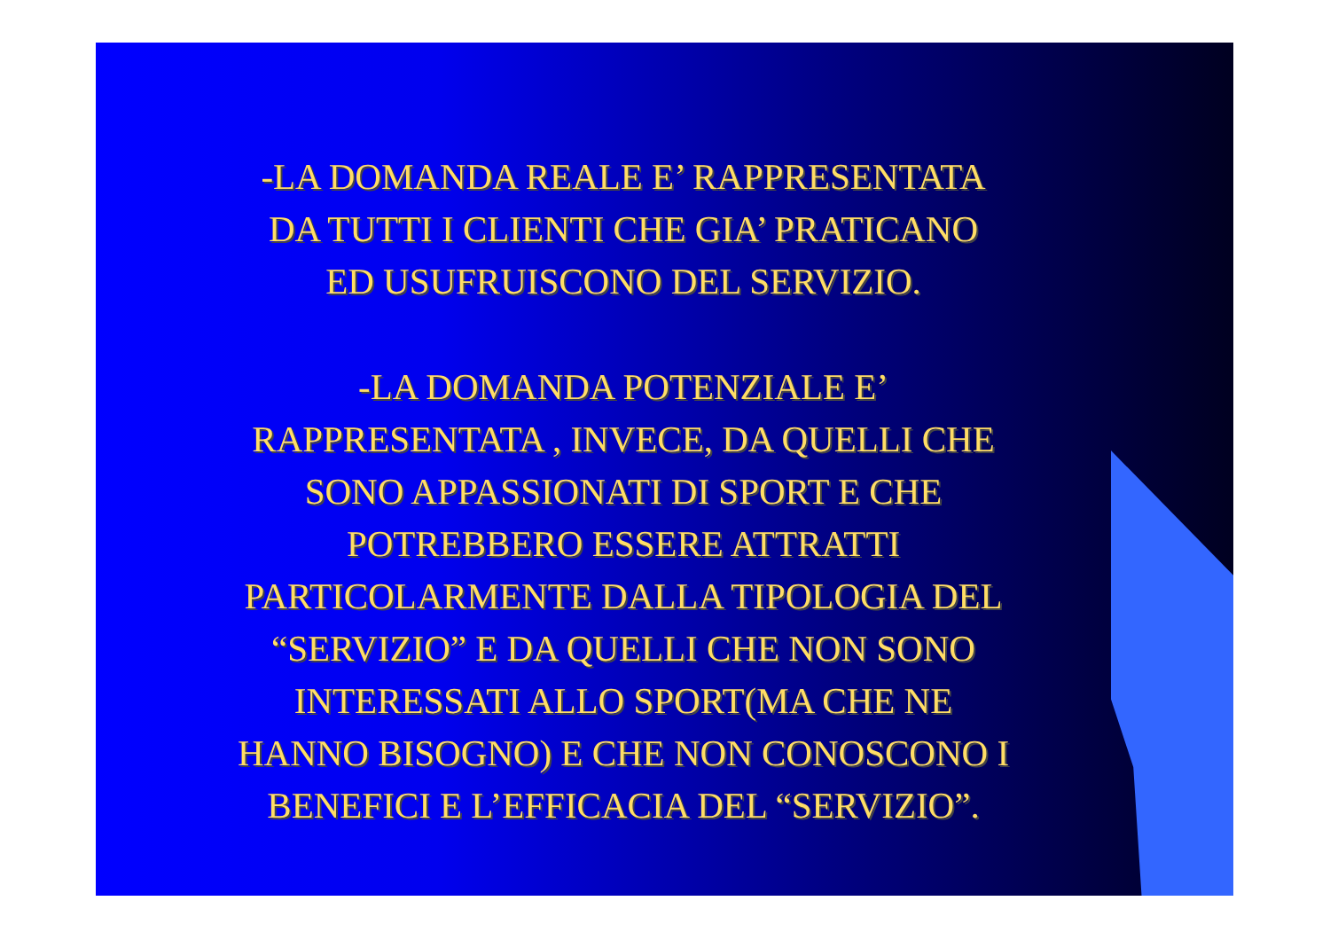-LA DOMANDA REALE E’ RAPPRESENTATA
DA TUTTI I CLIENTI CHE GIA’ PRATICANO
ED USUFRUISCONO DEL SERVIZIO.
-LA DOMANDA POTENZIALE E’
RAPPRESENTATA , INVECE, DA QUELLI CHE
SONO APPASSIONATI DI SPORT E CHE
POTREBBERO ESSERE ATTRATTI
PARTICOLARMENTE DALLA TIPOLOGIA DEL
“SERVIZIO” E DA QUELLI CHE NON SONO
INTERESSATI ALLO SPORT(MA CHE NE
HANNO BISOGNO) E CHE NON CONOSCONO I
BENEFICI E L’EFFICACIA DEL “SERVIZIO”.